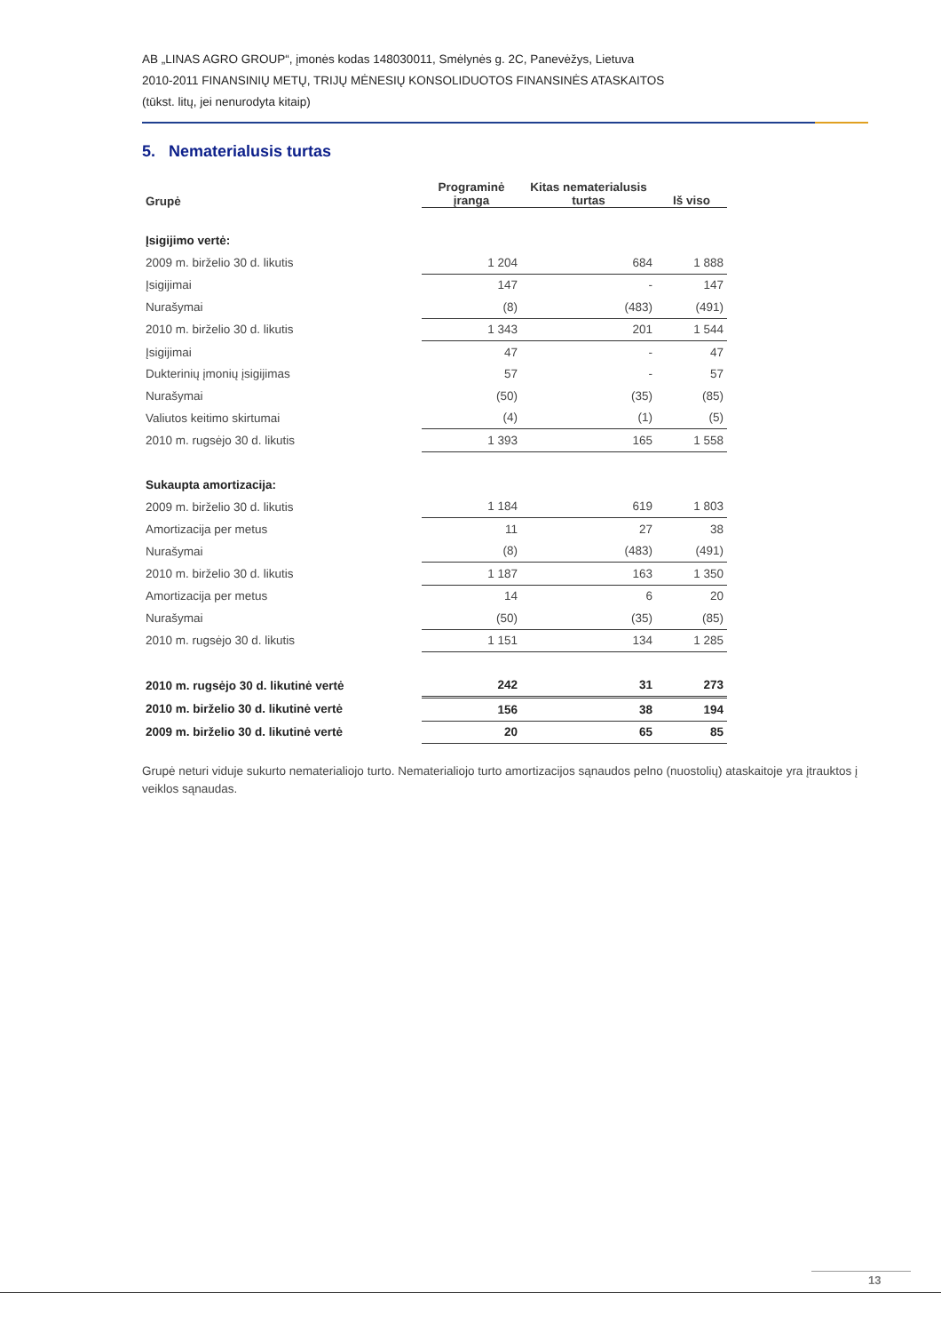AB „LINAS AGRO GROUP“, įmonės kodas 148030011, Smėlynės g. 2C, Panevėžys, Lietuva
2010-2011 FINANSINIŲ METŲ, TRIJŲ MĖNESIŲ KONSOLIDUOTOS FINANSINĖS ATASKAITOS
(tūkst. litų, jei nenurodyta kitaip)
5. Nematerialusis turtas
| Grupė | Programinė įranga | Kitas nematerialusis turtas | Iš viso |
| --- | --- | --- | --- |
| Įsigijimo vertė: | | | |
| 2009 m. birželio 30 d. likutis | 1 204 | 684 | 1 888 |
| Įsigijimai | 147 | - | 147 |
| Nurašymai | (8) | (483) | (491) |
| 2010 m. birželio 30 d. likutis | 1 343 | 201 | 1 544 |
| Įsigijimai | 47 | - | 47 |
| Dukterinių įmonių įsigijimas | 57 | - | 57 |
| Nurašymai | (50) | (35) | (85) |
| Valiutos keitimo skirtumai | (4) | (1) | (5) |
| 2010 m. rugsėjo 30 d. likutis | 1 393 | 165 | 1 558 |
| Sukaupta amortizacija: | | | |
| 2009 m. birželio 30 d. likutis | 1 184 | 619 | 1 803 |
| Amortizacija per metus | 11 | 27 | 38 |
| Nurašymai | (8) | (483) | (491) |
| 2010 m. birželio 30 d. likutis | 1 187 | 163 | 1 350 |
| Amortizacija per metus | 14 | 6 | 20 |
| Nurašymai | (50) | (35) | (85) |
| 2010 m. rugsėjo 30 d. likutis | 1 151 | 134 | 1 285 |
| 2010 m. rugsėjo 30 d. likutinė vertė | 242 | 31 | 273 |
| 2010 m. birželio 30 d. likutinė vertė | 156 | 38 | 194 |
| 2009 m. birželio 30 d. likutinė vertė | 20 | 65 | 85 |
Grupė neturi viduje sukurto nematerialiojo turto. Nematerialiojo turto amortizacijos sąnaudos pelno (nuostolių) ataskaitoje yra įtrauktos į veiklos sąnaudas.
13